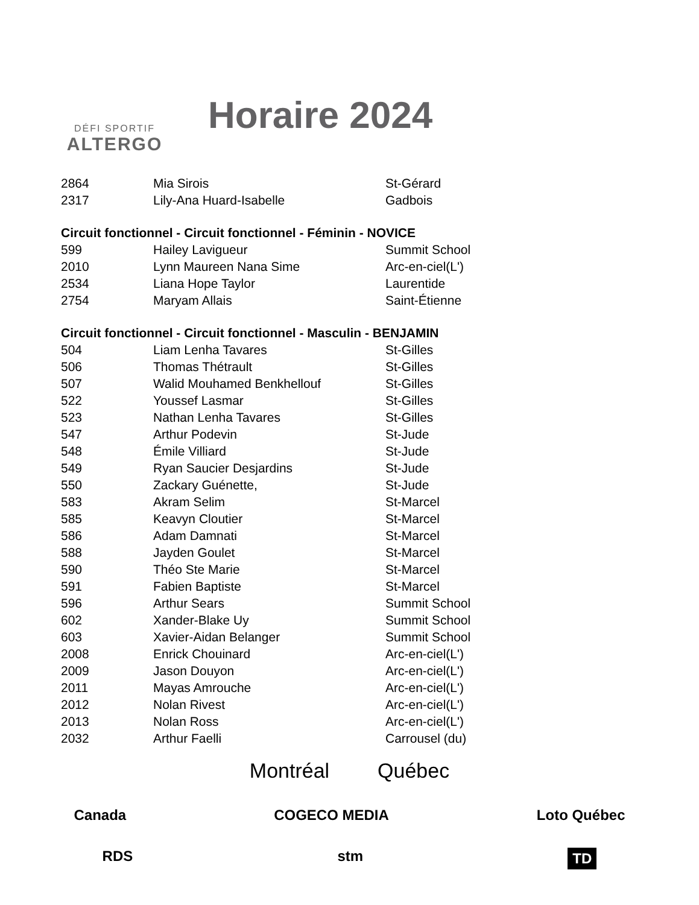DÉFI SPORTIF
ALTERGO
Horaire 2024
| 2864 | Mia Sirois | St-Gérard |
| 2317 | Lily-Ana Huard-Isabelle | Gadbois |
| Circuit fonctionnel - Circuit fonctionnel - Féminin - NOVICE | | |
| 599 | Hailey Lavigueur | Summit School |
| 2010 | Lynn Maureen Nana Sime | Arc-en-ciel(L') |
| 2534 | Liana Hope Taylor | Laurentide |
| 2754 | Maryam Allais | Saint-Étienne |
| Circuit fonctionnel - Circuit fonctionnel - Masculin - BENJAMIN | | |
| 504 | Liam Lenha Tavares | St-Gilles |
| 506 | Thomas Thétrault | St-Gilles |
| 507 | Walid Mouhamed Benkhellouf | St-Gilles |
| 522 | Youssef Lasmar | St-Gilles |
| 523 | Nathan Lenha Tavares | St-Gilles |
| 547 | Arthur Podevin | St-Jude |
| 548 | Émile Villiard | St-Jude |
| 549 | Ryan Saucier Desjardins | St-Jude |
| 550 | Zackary Guénette, | St-Jude |
| 583 | Akram Selim | St-Marcel |
| 585 | Keavyn Cloutier | St-Marcel |
| 586 | Adam Damnati | St-Marcel |
| 588 | Jayden Goulet | St-Marcel |
| 590 | Théo Ste Marie | St-Marcel |
| 591 | Fabien Baptiste | St-Marcel |
| 596 | Arthur Sears | Summit School |
| 602 | Xander-Blake Uy | Summit School |
| 603 | Xavier-Aidan Belanger | Summit School |
| 2008 | Enrick Chouinard | Arc-en-ciel(L') |
| 2009 | Jason Douyon | Arc-en-ciel(L') |
| 2011 | Mayas Amrouche | Arc-en-ciel(L') |
| 2012 | Nolan Rivest | Arc-en-ciel(L') |
| 2013 | Nolan Ross | Arc-en-ciel(L') |
| 2032 | Arthur Faelli | Carrousel (du) |
Montréal Québec
Canada COGECO MEDIA Loto Québec
RDS stm TD